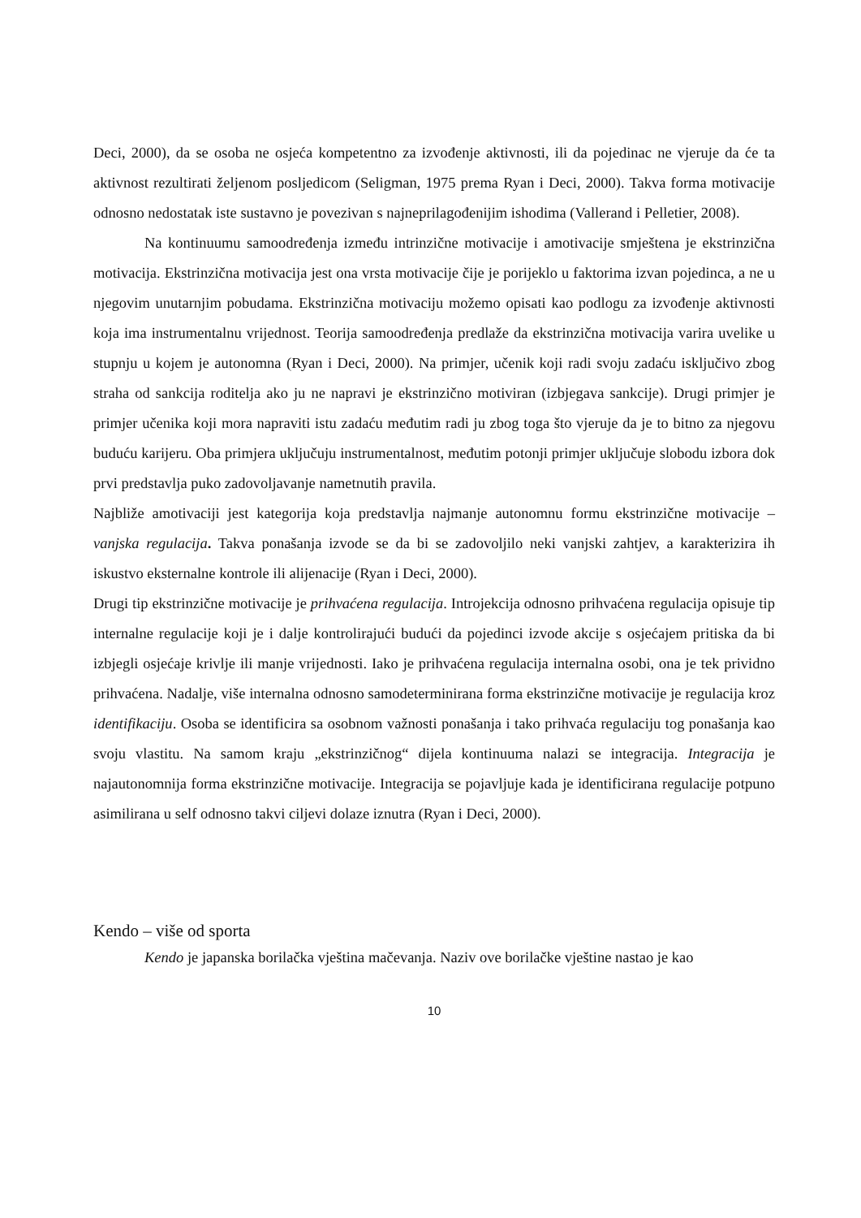Deci, 2000), da se osoba ne osjeća kompetentno za izvođenje aktivnosti, ili da pojedinac ne vjeruje da će ta aktivnost rezultirati željenom posljedicom (Seligman, 1975 prema Ryan i Deci, 2000). Takva forma motivacije odnosno nedostatak iste sustavno je povezivan s najneprilagođenijim ishodima (Vallerand i Pelletier, 2008).
Na kontinuumu samoodređenja između intrinzične motivacije i amotivacije smještena je ekstrinzična motivacija. Ekstrinzična motivacija jest ona vrsta motivacije čije je porijeklo u faktorima izvan pojedinca, a ne u njegovim unutarnjim pobudama. Ekstrinzična motivaciju možemo opisati kao podlogu za izvođenje aktivnosti koja ima instrumentalnu vrijednost. Teorija samoodređenja predlaže da ekstrinzična motivacija varira uvelike u stupnju u kojem je autonomna (Ryan i Deci, 2000). Na primjer, učenik koji radi svoju zadaću isključivo zbog straha od sankcija roditelja ako ju ne napravi je ekstrinzično motiviran (izbjegava sankcije). Drugi primjer je primjer učenika koji mora napraviti istu zadaću međutim radi ju zbog toga što vjeruje da je to bitno za njegovu buduću karijeru. Oba primjera uključuju instrumentalnost, međutim potonji primjer uključuje slobodu izbora dok prvi predstavlja puko zadovoljavanje nametnutih pravila.
Najbliže amotivaciji jest kategorija koja predstavlja najmanje autonomnu formu ekstrinzične motivacije – vanjska regulacija. Takva ponašanja izvode se da bi se zadovoljilo neki vanjski zahtjev, a karakterizira ih iskustvo eksternalne kontrole ili alijenacije (Ryan i Deci, 2000).
Drugi tip ekstrinzične motivacije je prihvaćena regulacija. Introjekcija odnosno prihvaćena regulacija opisuje tip internalne regulacije koji je i dalje kontrolirajući budući da pojedinci izvode akcije s osjećajem pritiska da bi izbjegli osjećaje krivlje ili manje vrijednosti. Iako je prihvaćena regulacija internalna osobi, ona je tek prividno prihvaćena. Nadalje, više internalna odnosno samodeterminirana forma ekstrinzične motivacije je regulacija kroz identifikaciju. Osoba se identificira sa osobnom važnosti ponašanja i tako prihvaća regulaciju tog ponašanja kao svoju vlastitu. Na samom kraju „ekstrinzičnog“ dijela kontinuuma nalazi se integracija. Integracija je najautonomnija forma ekstrinzične motivacije. Integracija se pojavljuje kada je identificirana regulacije potpuno asimilirana u self odnosno takvi ciljevi dolaze iznutra (Ryan i Deci, 2000).
Kendo – više od sporta
Kendo je japanska borilačka vještina mačevanja. Naziv ove borilačke vještine nastao je kao
10